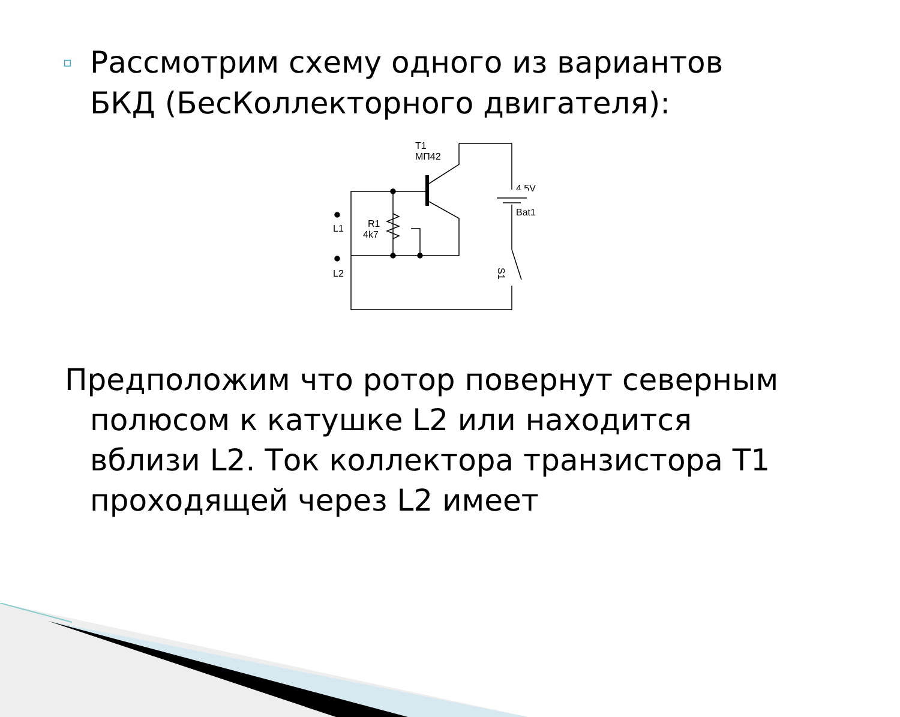▫ Рассмотрим схему одного из вариантов БКД (БесКоллекторного двигателя):
T1
МП42
L1
L2
R1
4k7
4.5V
Bat1
S1
Предположим что ротор повернут северным полюсом к катушке L2 или находится вблизи L2. Ток коллектора транзистора T1 проходящей через L2 имеет